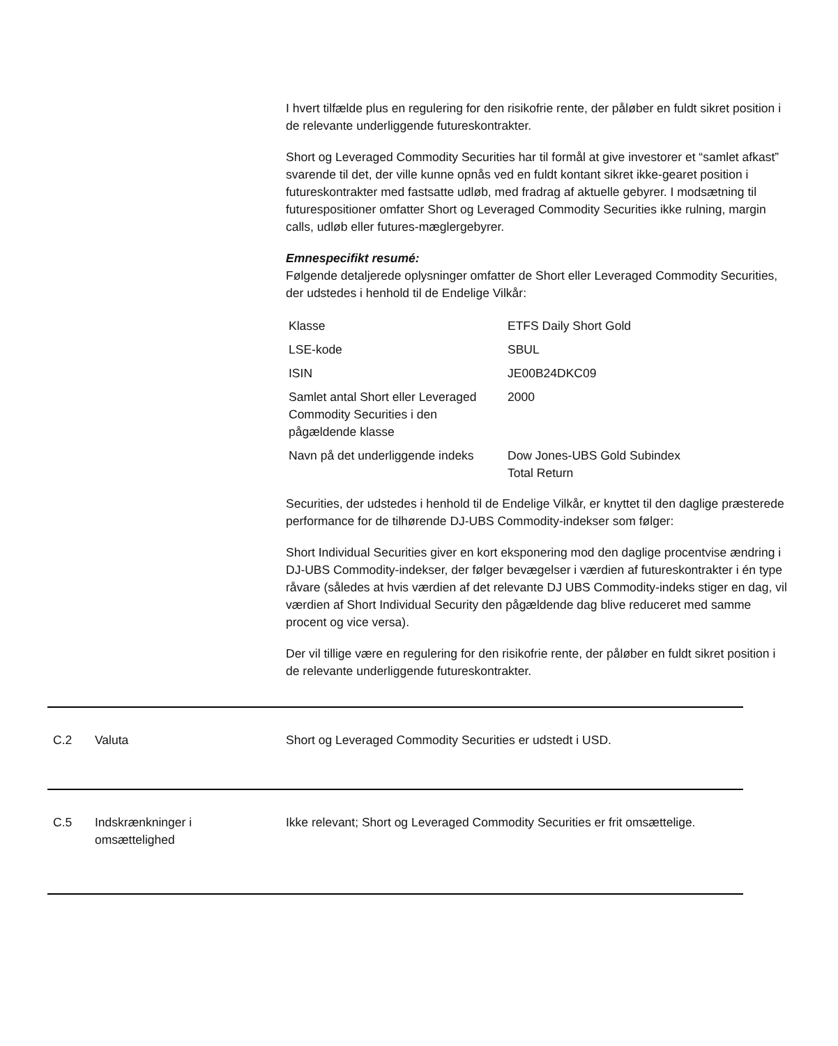I hvert tilfælde plus en regulering for den risikofrie rente, der påløber en fuldt sikret position i de relevante underliggende futureskontrakter.
Short og Leveraged Commodity Securities har til formål at give investorer et “samlet afkast” svarende til det, der ville kunne opnås ved en fuldt kontant sikret ikke-gearet position i futureskontrakter med fastsatte udløb, med fradrag af aktuelle gebyrer. I modsætning til futurespositioner omfatter Short og Leveraged Commodity Securities ikke rulning, margin calls, udløb eller futures-mæglergebyrer.
Emnespecifikt resumé:
Følgende detaljerede oplysninger omfatter de Short eller Leveraged Commodity Securities, der udstedes i henhold til de Endelige Vilkår:
| Klasse | ETFS Daily Short Gold |
| LSE-kode | SBUL |
| ISIN | JE00B24DKC09 |
| Samlet antal Short eller Leveraged Commodity Securities i den pågældende klasse | 2000 |
| Navn på det underliggende indeks | Dow Jones-UBS Gold Subindex Total Return |
Securities, der udstedes i henhold til de Endelige Vilkår, er knyttet til den daglige præsterede performance for de tilhørende DJ-UBS Commodity-indekser som følger:
Short Individual Securities giver en kort eksponering mod den daglige procentvise ændring i DJ-UBS Commodity-indekser, der følger bevægelser i værdien af futureskontrakter i én type råvare (således at hvis værdien af det relevante DJ UBS Commodity-indeks stiger en dag, vil værdien af Short Individual Security den pågældende dag blive reduceret med samme procent og vice versa).
Der vil tillige være en regulering for den risikofrie rente, der påløber en fuldt sikret position i de relevante underliggende futureskontrakter.
| | C.2 | Valuta | Short og Leveraged Commodity Securities er udstedt i USD. |
| | C.5 | Indskrænkninger i omsættelighed | Ikke relevant; Short og Leveraged Commodity Securities er frit omsættelige. |